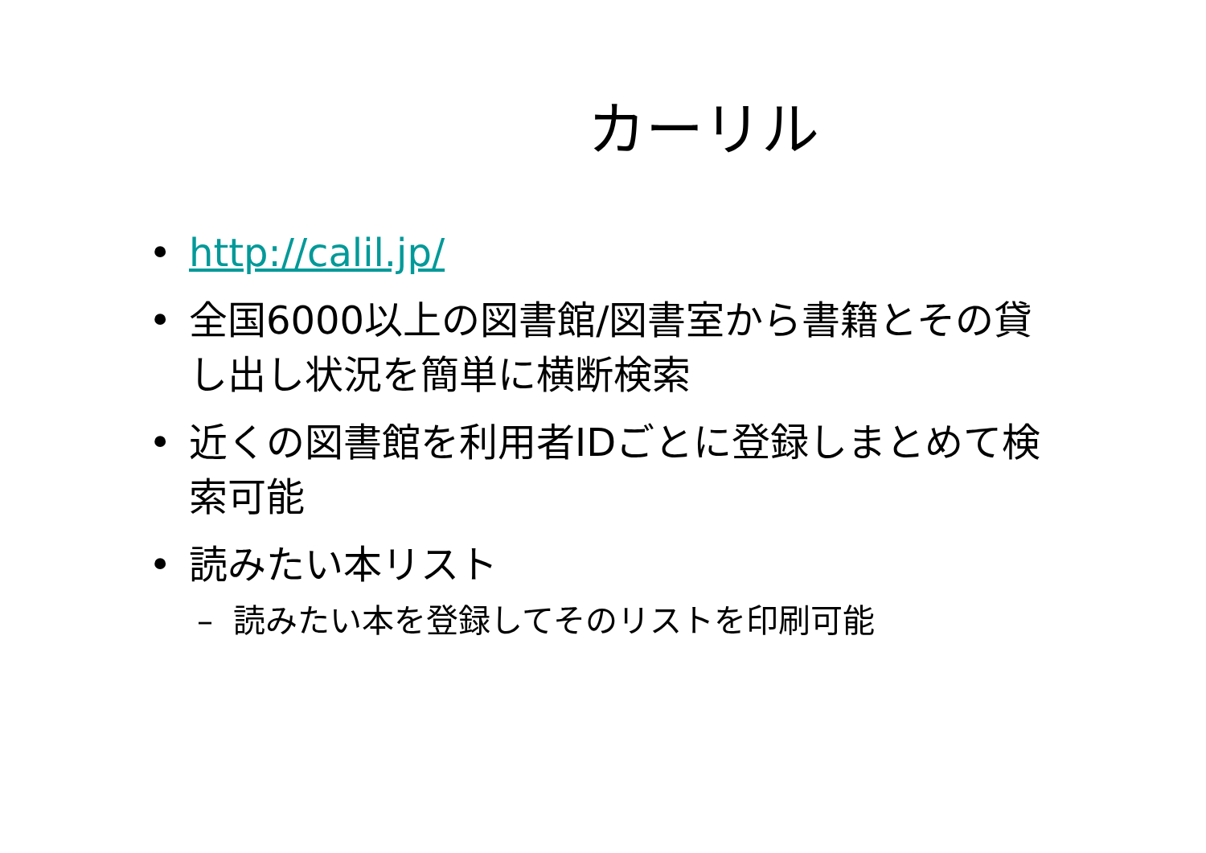カーリル
• http://calil.jp/
• 全国6000以上の図書館/図書室から書籍とその貸し出し状況を簡単に横断検索
• 近くの図書館を利用者IDごとに登録しまとめて検索可能
• 読みたい本リスト
– 読みたい本を登録してそのリストを印刷可能